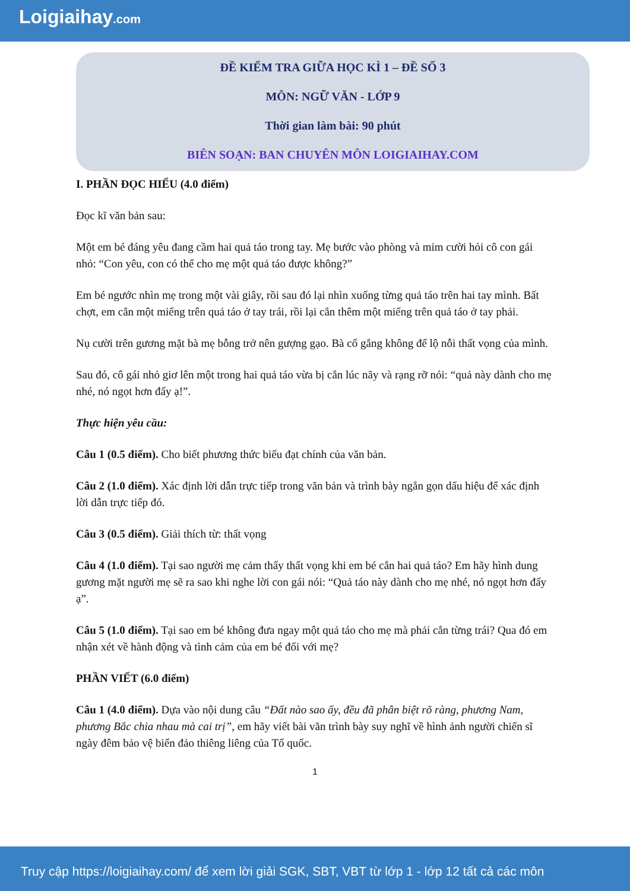Loigiaihay.com
ĐỀ KIỂM TRA GIỮA HỌC KÌ 1 – ĐỀ SỐ 3
MÔN: NGỮ VĂN - LỚP 9
Thời gian làm bài: 90 phút
BIÊN SOẠN: BAN CHUYÊN MÔN LOIGIAIHAY.COM
I. PHẦN ĐỌC HIỂU (4.0 điểm)
Đọc kĩ văn bản sau:
Một em bé đáng yêu đang cầm hai quả táo trong tay. Mẹ bước vào phòng và mỉm cười hỏi cô con gái nhỏ: “Con yêu, con có thể cho mẹ một quả táo được không?”
Em bé ngước nhìn mẹ trong một vài giây, rồi sau đó lại nhìn xuống từng quả táo trên hai tay mình. Bất chợt, em cắn một miếng trên quả táo ở tay trái, rồi lại cắn thêm một miếng trên quả táo ở tay phải.
Nụ cười trên gương mặt bà mẹ bỗng trở nên gượng gạo. Bà cố gắng không để lộ nỗi thất vọng của mình.
Sau đó, cô gái nhỏ giơ lên một trong hai quả táo vừa bị cắn lúc nãy và rạng rỡ nói: “quả này dành cho mẹ nhé, nó ngọt hơn đấy ạ!”.
Thực hiện yêu cầu:
Câu 1 (0.5 điểm). Cho biết phương thức biểu đạt chính của văn bản.
Câu 2 (1.0 điểm). Xác định lời dẫn trực tiếp trong văn bản và trình bày ngắn gọn dấu hiệu để xác định lời dẫn trực tiếp đó.
Câu 3 (0.5 điểm). Giải thích từ: thất vọng
Câu 4 (1.0 điểm). Tại sao người mẹ cảm thấy thất vọng khi em bé cắn hai quả táo? Em hãy hình dung gương mặt người mẹ sẽ ra sao khi nghe lời con gái nói: “Quả táo này dành cho mẹ nhé, nó ngọt hơn đấy ạ”.
Câu 5 (1.0 điểm). Tại sao em bé không đưa ngay một quả táo cho mẹ mà phải cắn từng trái? Qua đó em nhận xét về hành động và tình cảm của em bé đối với mẹ?
PHẦN VIẾT (6.0 điểm)
Câu 1 (4.0 điểm). Dựa vào nội dung câu “Đất nào sao ấy, đều đã phân biệt rõ ràng, phương Nam, phương Bắc chia nhau mà cai trị”, em hãy viết bài văn trình bày suy nghĩ về hình ảnh người chiến sĩ ngày đêm bảo vệ biển đảo thiêng liêng của Tổ quốc.
1
Truy cập https://loigiaihay.com/ để xem lời giải SGK, SBT, VBT từ lớp 1 - lớp 12 tất cả các môn